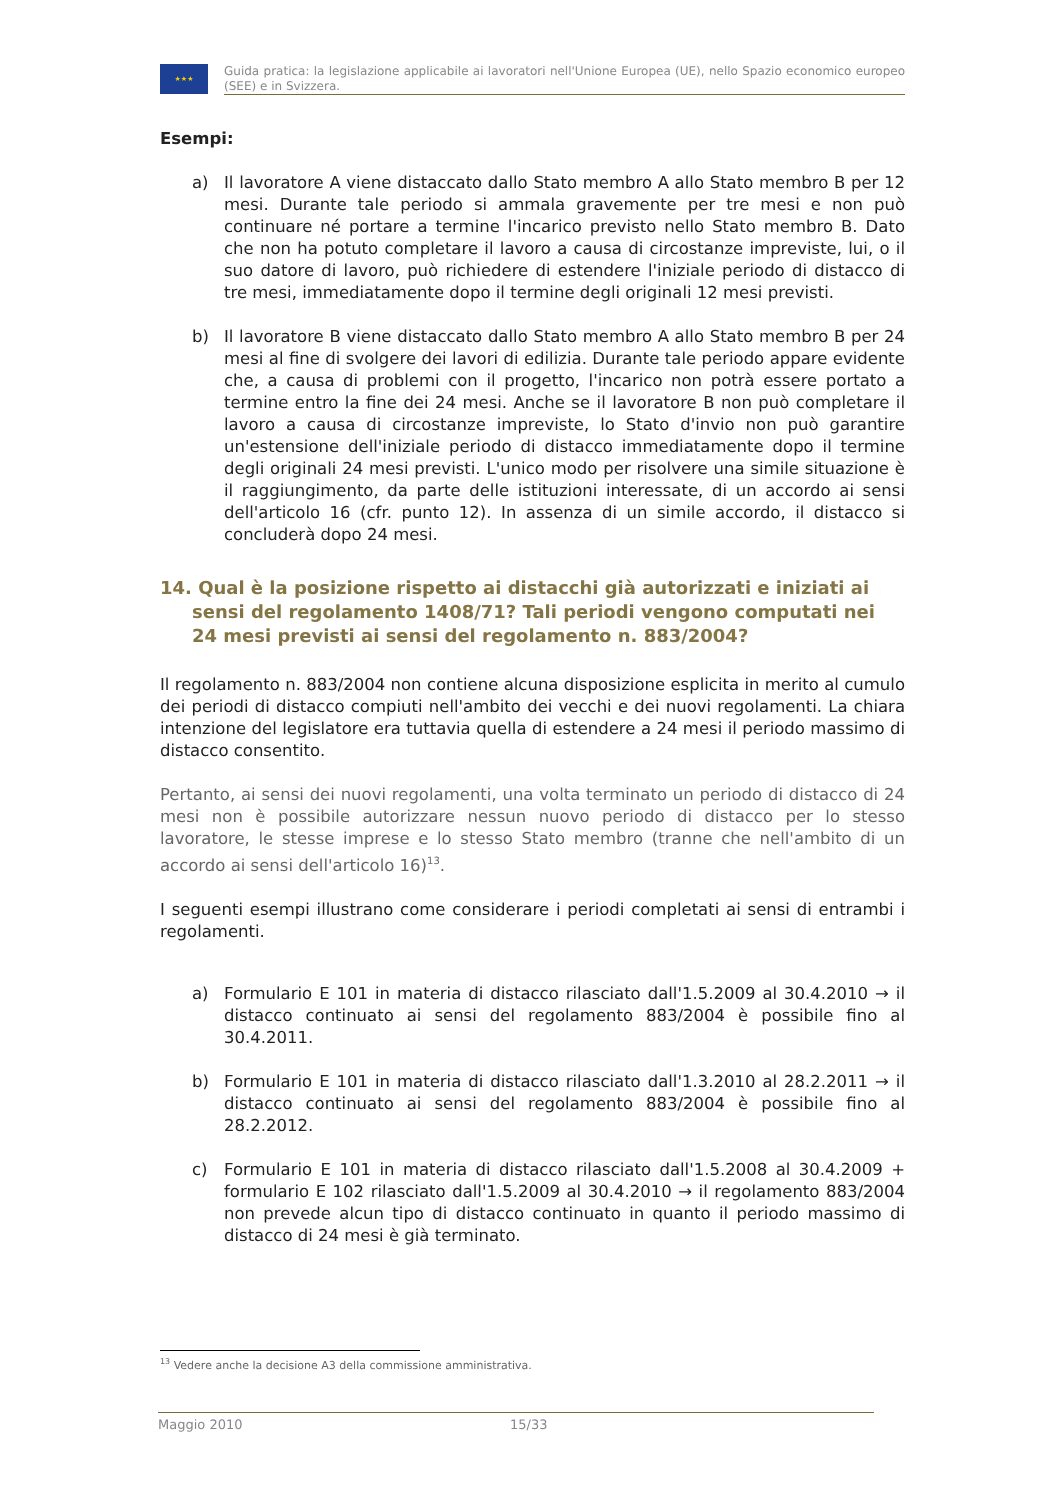★★★
Guida pratica: la legislazione applicabile ai lavoratori nell'Unione Europea (UE), nello Spazio economico europeo (SEE) e in Svizzera.
Esempi:
a) Il lavoratore A viene distaccato dallo Stato membro A allo Stato membro B per 12 mesi. Durante tale periodo si ammala gravemente per tre mesi e non può continuare né portare a termine l'incarico previsto nello Stato membro B. Dato che non ha potuto completare il lavoro a causa di circostanze impreviste, lui, o il suo datore di lavoro, può richiedere di estendere l'iniziale periodo di distacco di tre mesi, immediatamente dopo il termine degli originali 12 mesi previsti.
b) Il lavoratore B viene distaccato dallo Stato membro A allo Stato membro B per 24 mesi al fine di svolgere dei lavori di edilizia. Durante tale periodo appare evidente che, a causa di problemi con il progetto, l'incarico non potrà essere portato a termine entro la fine dei 24 mesi. Anche se il lavoratore B non può completare il lavoro a causa di circostanze impreviste, lo Stato d'invio non può garantire un'estensione dell'iniziale periodo di distacco immediatamente dopo il termine degli originali 24 mesi previsti. L'unico modo per risolvere una simile situazione è il raggiungimento, da parte delle istituzioni interessate, di un accordo ai sensi dell'articolo 16 (cfr. punto 12). In assenza di un simile accordo, il distacco si concluderà dopo 24 mesi.
14. Qual è la posizione rispetto ai distacchi già autorizzati e iniziati ai sensi del regolamento 1408/71? Tali periodi vengono computati nei 24 mesi previsti ai sensi del regolamento n. 883/2004?
Il regolamento n. 883/2004 non contiene alcuna disposizione esplicita in merito al cumulo dei periodi di distacco compiuti nell'ambito dei vecchi e dei nuovi regolamenti. La chiara intenzione del legislatore era tuttavia quella di estendere a 24 mesi il periodo massimo di distacco consentito.
Pertanto, ai sensi dei nuovi regolamenti, una volta terminato un periodo di distacco di 24 mesi non è possibile autorizzare nessun nuovo periodo di distacco per lo stesso lavoratore, le stesse imprese e lo stesso Stato membro (tranne che nell'ambito di un accordo ai sensi dell'articolo 16)<sup>13</sup>.
I seguenti esempi illustrano come considerare i periodi completati ai sensi di entrambi i regolamenti.
a) Formulario E 101 in materia di distacco rilasciato dall'1.5.2009 al 30.4.2010 → il distacco continuato ai sensi del regolamento 883/2004 è possibile fino al 30.4.2011.
b) Formulario E 101 in materia di distacco rilasciato dall'1.3.2010 al 28.2.2011 → il distacco continuato ai sensi del regolamento 883/2004 è possibile fino al 28.2.2012.
c) Formulario E 101 in materia di distacco rilasciato dall'1.5.2008 al 30.4.2009 + formulario E 102 rilasciato dall'1.5.2009 al 30.4.2010 → il regolamento 883/2004 non prevede alcun tipo di distacco continuato in quanto il periodo massimo di distacco di 24 mesi è già terminato.
<sup>13</sup> Vedere anche la decisione A3 della commissione amministrativa.
Maggio 2010 15/33